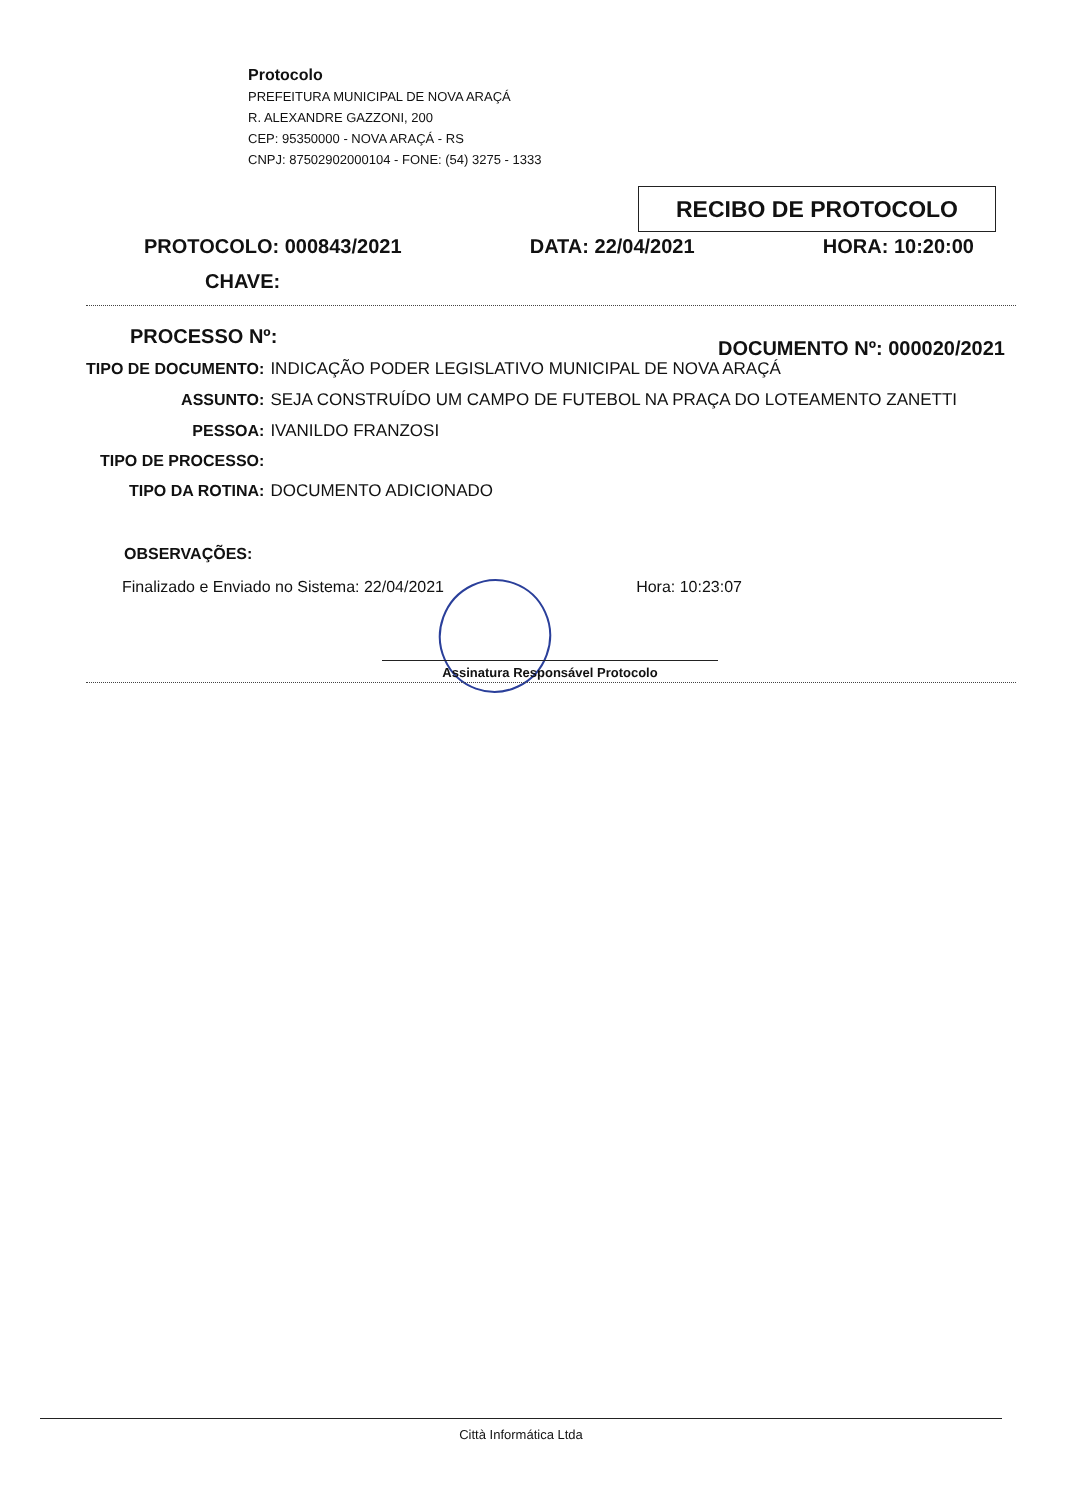Protocolo
PREFEITURA MUNICIPAL DE NOVA ARAÇÁ
R. ALEXANDRE GAZZONI, 200
CEP: 95350000 - NOVA ARAÇÁ - RS
CNPJ: 87502902000104 - FONE: (54) 3275 - 1333
RECIBO DE PROTOCOLO
PROTOCOLO: 000843/2021 DATA: 22/04/2021 HORA: 10:20:00
CHAVE:
PROCESSO Nº: DOCUMENTO Nº: 000020/2021
| TIPO DE DOCUMENTO: | INDICAÇÃO PODER LEGISLATIVO MUNICIPAL DE NOVA ARAÇÁ |
| ASSUNTO: | SEJA CONSTRUÍDO UM CAMPO DE FUTEBOL NA PRAÇA DO LOTEAMENTO ZANETTI |
| PESSOA: | IVANILDO FRANZOSI |
| TIPO DE PROCESSO: | |
| TIPO DA ROTINA: | DOCUMENTO ADICIONADO |
OBSERVAÇÕES:
Finalizado e Enviado no Sistema: 22/04/2021 Hora: 10:23:07
Assinatura Responsável Protocolo
Città Informática Ltda